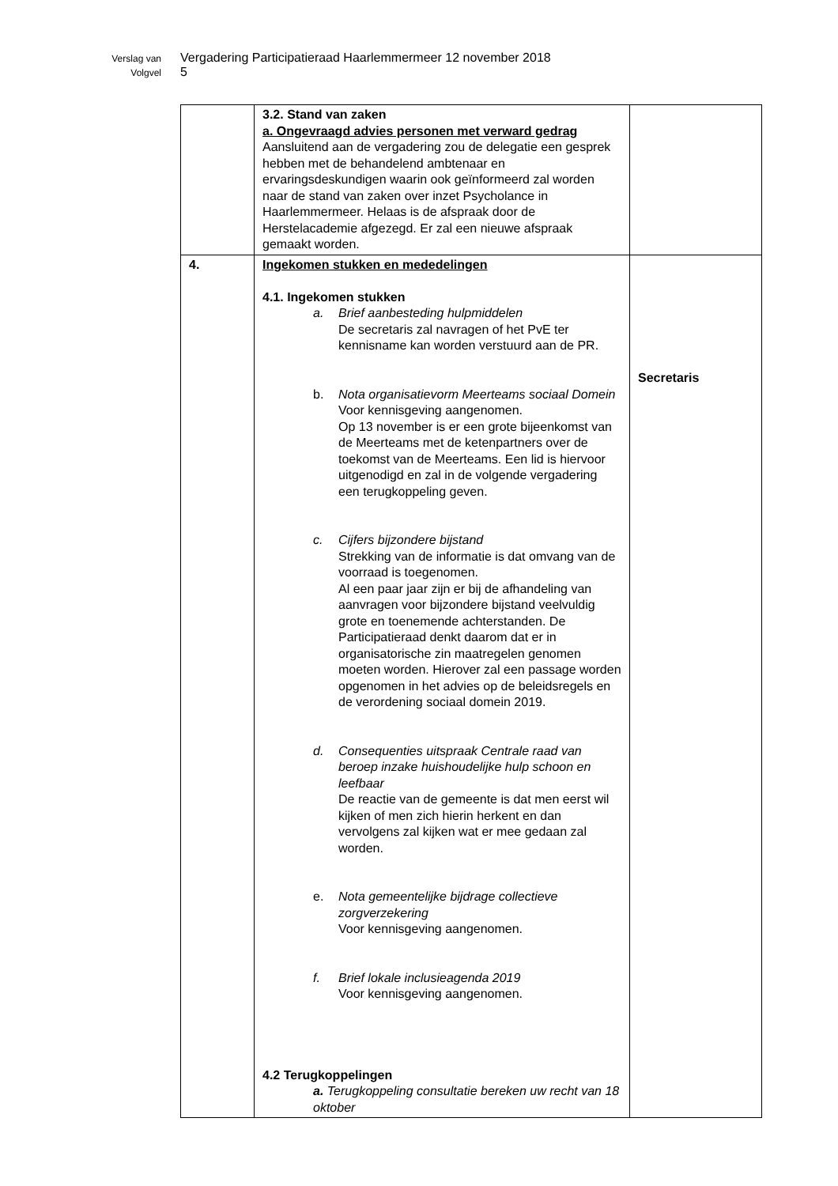Verslag van Vergadering Participatieraad Haarlemmermeer 12 november 2018
Volgvel 5
| | 3.2. Stand van zaken a. Ongevraagd advies personen met verward gedrag Aansluitend aan de vergadering zou de delegatie een gesprek hebben met de behandelend ambtenaar en ervaringsdeskundigen waarin ook geïnformeerd zal worden naar de stand van zaken over inzet Psycholance in Haarlemmermeer. Helaas is de afspraak door de Herstelacademie afgezegd. Er zal een nieuwe afspraak gemaakt worden. | |
| 4. | Ingekomen stukken en mededelingen 4.1. Ingekomen stukken a. Brief aanbesteding hulpmiddelen De secretaris zal navragen of het PvE ter kennisname kan worden verstuurd aan de PR. b. Nota organisatievorm Meerteams sociaal Domein Voor kennisgeving aangenomen. Op 13 november is er een grote bijeenkomst van de Meerteams met de ketenpartners over de toekomst van de Meerteams. Een lid is hiervoor uitgenodigd en zal in de volgende vergadering een terugkoppeling geven. c. Cijfers bijzondere bijstand Strekking van de informatie is dat omvang van de voorraad is toegenomen. Al een paar jaar zijn er bij de afhandeling van aanvragen voor bijzondere bijstand veelvuldig grote en toenemende achterstanden. De Participatieraad denkt daarom dat er in organisatorische zin maatregelen genomen moeten worden. Hierover zal een passage worden opgenomen in het advies op de beleidsregels en de verordening sociaal domein 2019. d. Consequenties uitspraak Centrale raad van beroep inzake huishoudelijke hulp schoon en leefbaar De reactie van de gemeente is dat men eerst wil kijken of men zich hierin herkent en dan vervolgens zal kijken wat er mee gedaan zal worden. e. Nota gemeentelijke bijdrage collectieve zorgverzekering Voor kennisgeving aangenomen. f. Brief lokale inclusieagenda 2019 Voor kennisgeving aangenomen. 4.2 Terugkoppelingen a. Terugkoppeling consultatie bereken uw recht van 18 oktober | Secretaris |